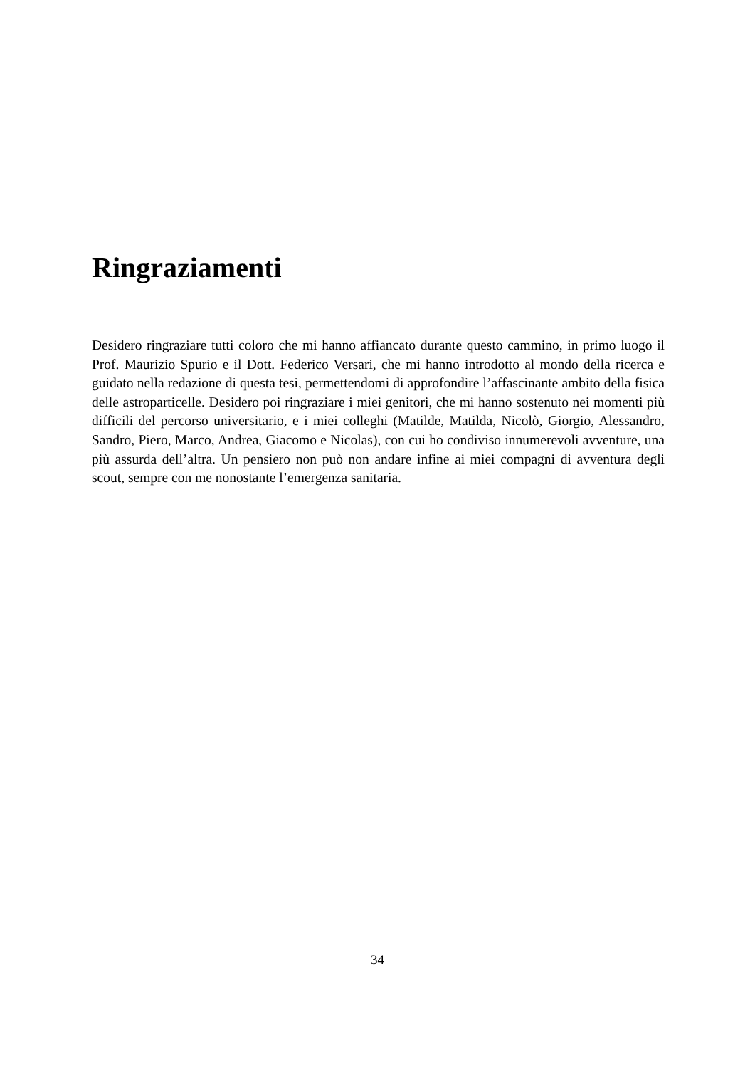Ringraziamenti
Desidero ringraziare tutti coloro che mi hanno affiancato durante questo cammino, in primo luogo il Prof. Maurizio Spurio e il Dott. Federico Versari, che mi hanno introdotto al mondo della ricerca e guidato nella redazione di questa tesi, permettendomi di approfondire l’affascinante ambito della fisica delle astroparticelle. Desidero poi ringraziare i miei genitori, che mi hanno sostenuto nei momenti più difficili del percorso universitario, e i miei colleghi (Matilde, Matilda, Nicolò, Giorgio, Alessandro, Sandro, Piero, Marco, Andrea, Giacomo e Nicolas), con cui ho condiviso innumerevoli avventure, una più assurda dell’altra. Un pensiero non può non andare infine ai miei compagni di avventura degli scout, sempre con me nonostante l’emergenza sanitaria.
34